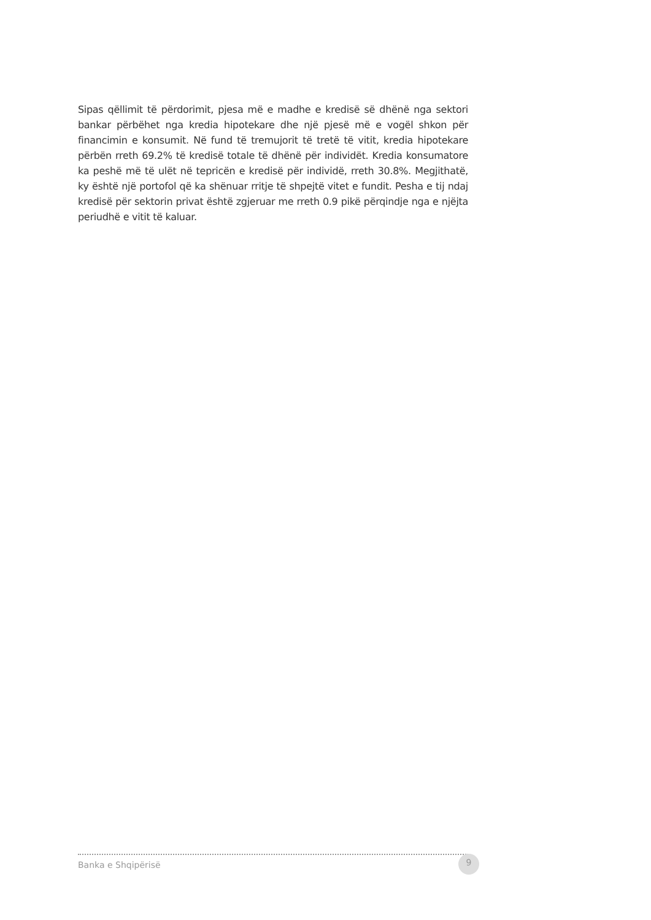Sipas qëllimit të përdorimit, pjesa më e madhe e kredisë së dhënë nga sektori bankar përbëhet nga kredia hipotekare dhe një pjesë më e vogël shkon për financimin e konsumit. Në fund të tremujorit të tretë të vitit, kredia hipotekare përbën rreth 69.2% të kredisë totale të dhënë për individët. Kredia konsumatore ka peshë më të ulët në tepricën e kredisë për individë, rreth 30.8%. Megjithatë, ky është një portofol që ka shënuar rritje të shpejtë vitet e fundit. Pesha e tij ndaj kredisë për sektorin privat është zgjeruar me rreth 0.9 pikë përqindje nga e njëjta periudhë e vitit të kaluar.
Banka e Shqipërisë 9